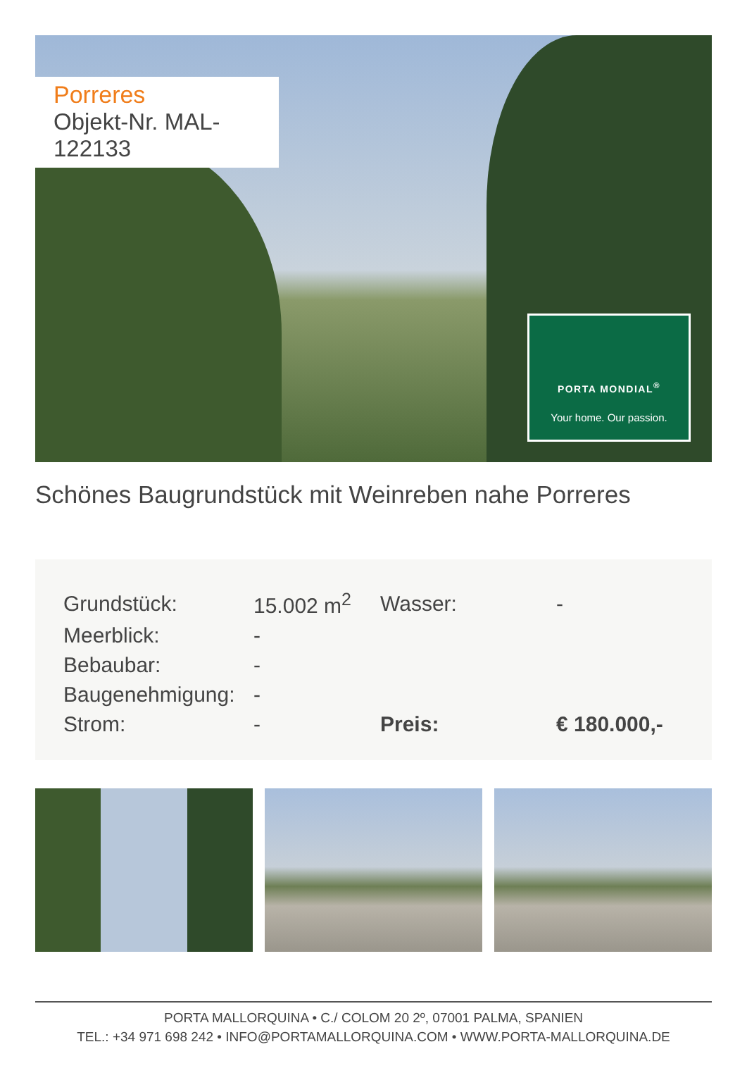Porreres
Objekt-Nr. MAL-122133
PORTA MONDIAL<sup>®</sup>
Your home. Our passion.
Schönes Baugrundstück mit Weinreben nahe Porreres
| Grundstück: | 15.002 m<sup>2</sup> | Wasser: | - |
| Meerblick: | - | | |
| Bebaubar: | - | | |
| Baugenehmigung: | - | | |
| Strom: | - | Preis: | € 180.000,- |
PORTA MALLORQUINA • C./ COLOM 20 2º, 07001 PALMA, SPANIEN
TEL.: +34 971 698 242 • INFO@PORTAMALLORQUINA.COM • WWW.PORTA-MALLORQUINA.DE